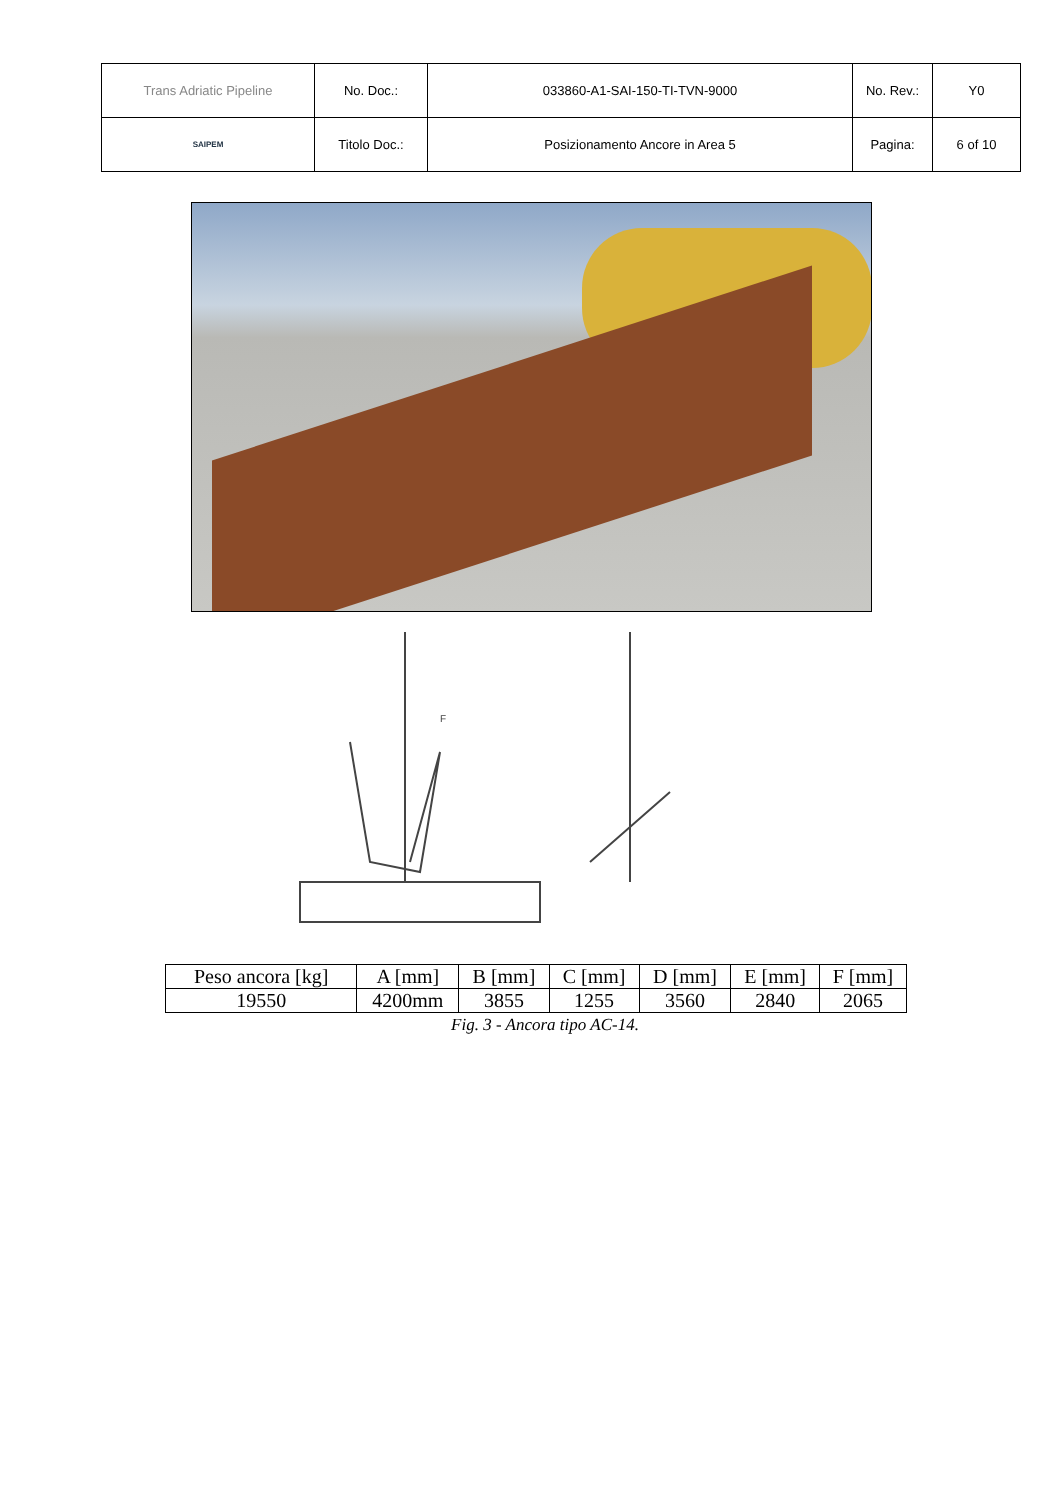| Trans Adriatic Pipeline | No. Doc.: | 033860-A1-SAI-150-TI-TVN-9000 | No. Rev.: | Y0 |
| SAIPEM | Titolo Doc.: | Posizionamento Ancore in Area 5 | Pagina: | 6 of 10 |
F
| Peso ancora [kg] | A [mm] | B [mm] | C [mm] | D [mm] | E [mm] | F [mm] |
| --- | --- | --- | --- | --- | --- | --- |
| 19550 | 4200mm | 3855 | 1255 | 3560 | 2840 | 2065 |
Fig. 3 - Ancora tipo AC-14.